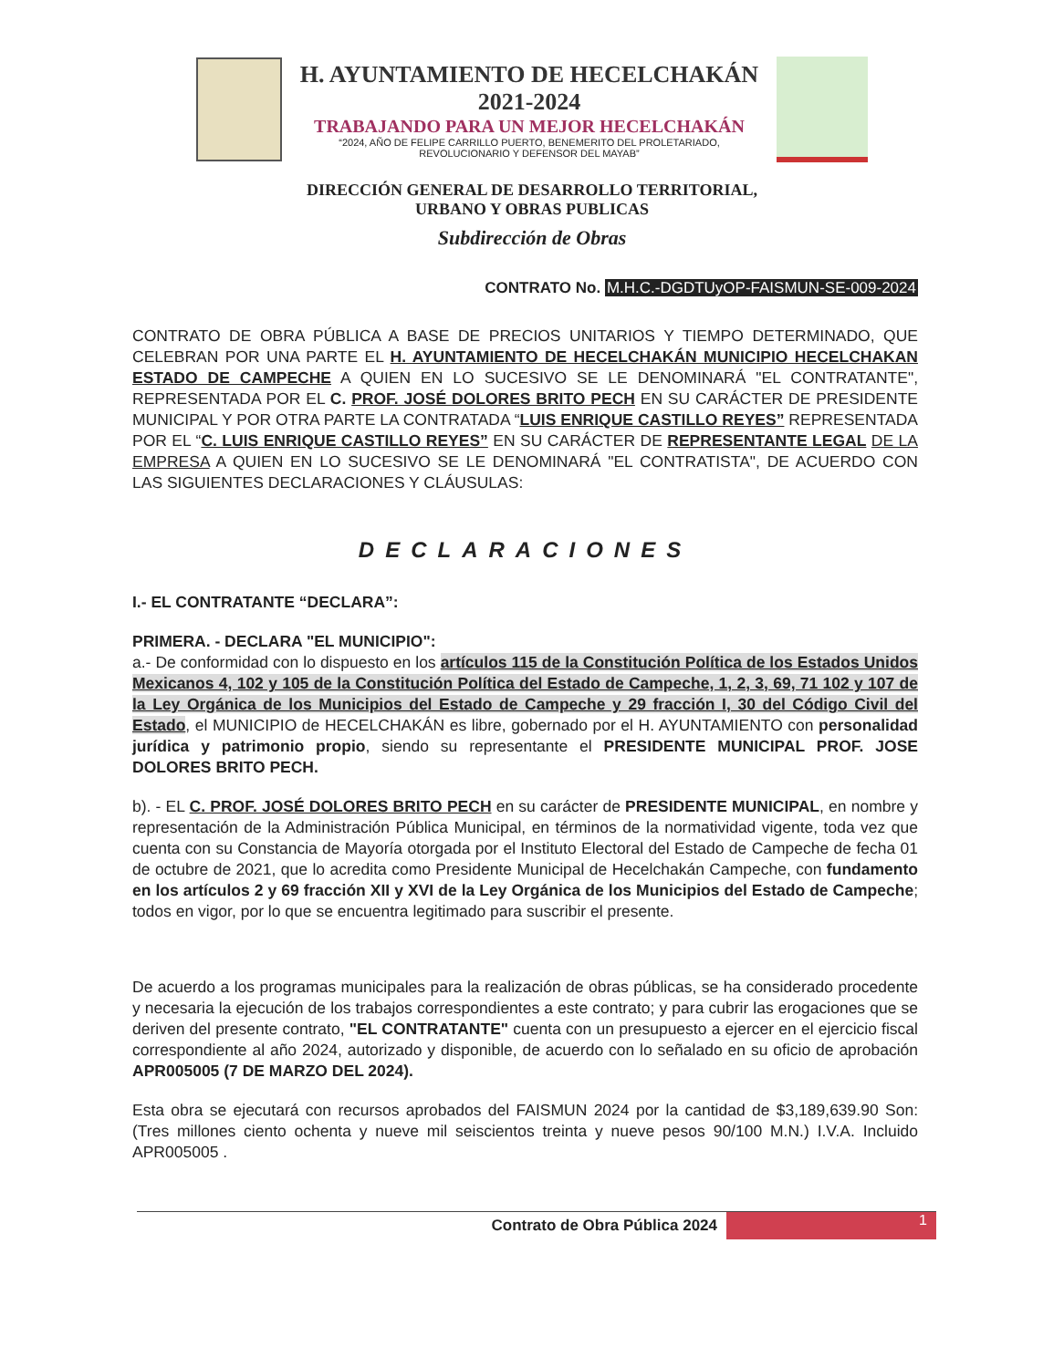H. AYUNTAMIENTO DE HECELCHAKÁN
2021-2024
TRABAJANDO PARA UN MEJOR HECELCHAKÁN
“2024, AÑO DE FELIPE CARRILLO PUERTO, BENEMERITO DEL PROLETARIADO,
REVOLUCIONARIO Y DEFENSOR DEL MAYAB”
DIRECCIÓN GENERAL DE DESARROLLO TERRITORIAL,
URBANO Y OBRAS PUBLICAS
Subdirección de Obras
CONTRATO No. M.H.C.-DGDTUyOP-FAISMUN-SE-009-2024
CONTRATO DE OBRA PÚBLICA A BASE DE PRECIOS UNITARIOS Y TIEMPO DETERMINADO, QUE CELEBRAN POR UNA PARTE EL H. AYUNTAMIENTO DE HECELCHAKÁN MUNICIPIO HECELCHAKAN ESTADO DE CAMPECHE A QUIEN EN LO SUCESIVO SE LE DENOMINARÁ "EL CONTRATANTE", REPRESENTADA POR EL C. PROF. JOSÉ DOLORES BRITO PECH EN SU CARÁCTER DE PRESIDENTE MUNICIPAL Y POR OTRA PARTE LA CONTRATADA “LUIS ENRIQUE CASTILLO REYES” REPRESENTADA POR EL “C. LUIS ENRIQUE CASTILLO REYES” EN SU CARÁCTER DE REPRESENTANTE LEGAL DE LA EMPRESA A QUIEN EN LO SUCESIVO SE LE DENOMINARÁ "EL CONTRATISTA", DE ACUERDO CON LAS SIGUIENTES DECLARACIONES Y CLÁUSULAS:
DECLARACIONES
I.- EL CONTRATANTE “DECLARA”:
PRIMERA. - DECLARA "EL MUNICIPIO":
a.- De conformidad con lo dispuesto en los artículos 115 de la Constitución Política de los Estados Unidos Mexicanos 4, 102 y 105 de la Constitución Política del Estado de Campeche, 1, 2, 3, 69, 71 102 y 107 de la Ley Orgánica de los Municipios del Estado de Campeche y 29 fracción I, 30 del Código Civil del Estado, el MUNICIPIO de HECELCHAKÁN es libre, gobernado por el H. AYUNTAMIENTO con personalidad jurídica y patrimonio propio, siendo su representante el PRESIDENTE MUNICIPAL PROF. JOSE DOLORES BRITO PECH.
b). - EL C. PROF. JOSÉ DOLORES BRITO PECH en su carácter de PRESIDENTE MUNICIPAL, en nombre y representación de la Administración Pública Municipal, en términos de la normatividad vigente, toda vez que cuenta con su Constancia de Mayoría otorgada por el Instituto Electoral del Estado de Campeche de fecha 01 de octubre de 2021, que lo acredita como Presidente Municipal de Hecelchakán Campeche, con fundamento en los artículos 2 y 69 fracción XII y XVI de la Ley Orgánica de los Municipios del Estado de Campeche; todos en vigor, por lo que se encuentra legitimado para suscribir el presente.
De acuerdo a los programas municipales para la realización de obras públicas, se ha considerado procedente y necesaria la ejecución de los trabajos correspondientes a este contrato; y para cubrir las erogaciones que se deriven del presente contrato, "EL CONTRATANTE" cuenta con un presupuesto a ejercer en el ejercicio fiscal correspondiente al año 2024, autorizado y disponible, de acuerdo con lo señalado en su oficio de aprobación APR005005 (7 DE MARZO DEL 2024).
Esta obra se ejecutará con recursos aprobados del FAISMUN 2024 por la cantidad de $3,189,639.90 Son: (Tres millones ciento ochenta y nueve mil seiscientos treinta y nueve pesos 90/100 M.N.) I.V.A. Incluido APR005005 .
Contrato de Obra Pública 2024
1